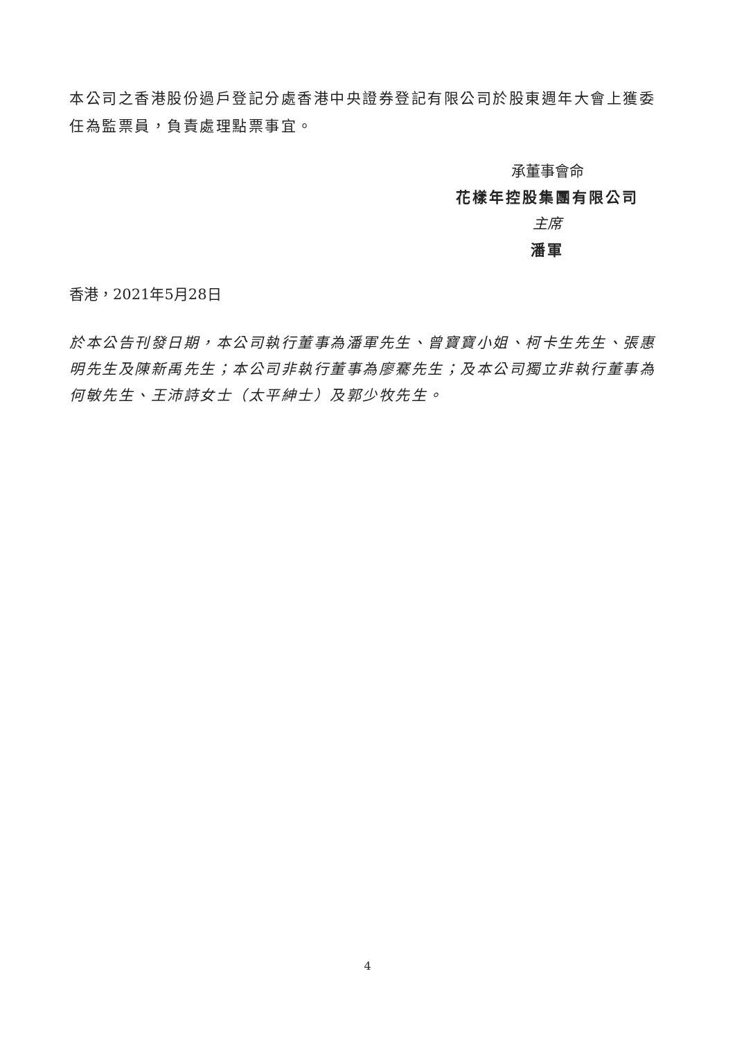本公司之香港股份過戶登記分處香港中央證券登記有限公司於股東週年大會上獲委任為監票員，負責處理點票事宜。
承董事會命
花樣年控股集團有限公司
主席
潘軍
香港，2021年5月28日
於本公告刊發日期，本公司執行董事為潘軍先生、曾寶寶小姐、柯卡生先生、張惠明先生及陳新禹先生；本公司非執行董事為廖騫先生；及本公司獨立非執行董事為何敏先生、王沛詩女士（太平紳士）及郭少牧先生。
4